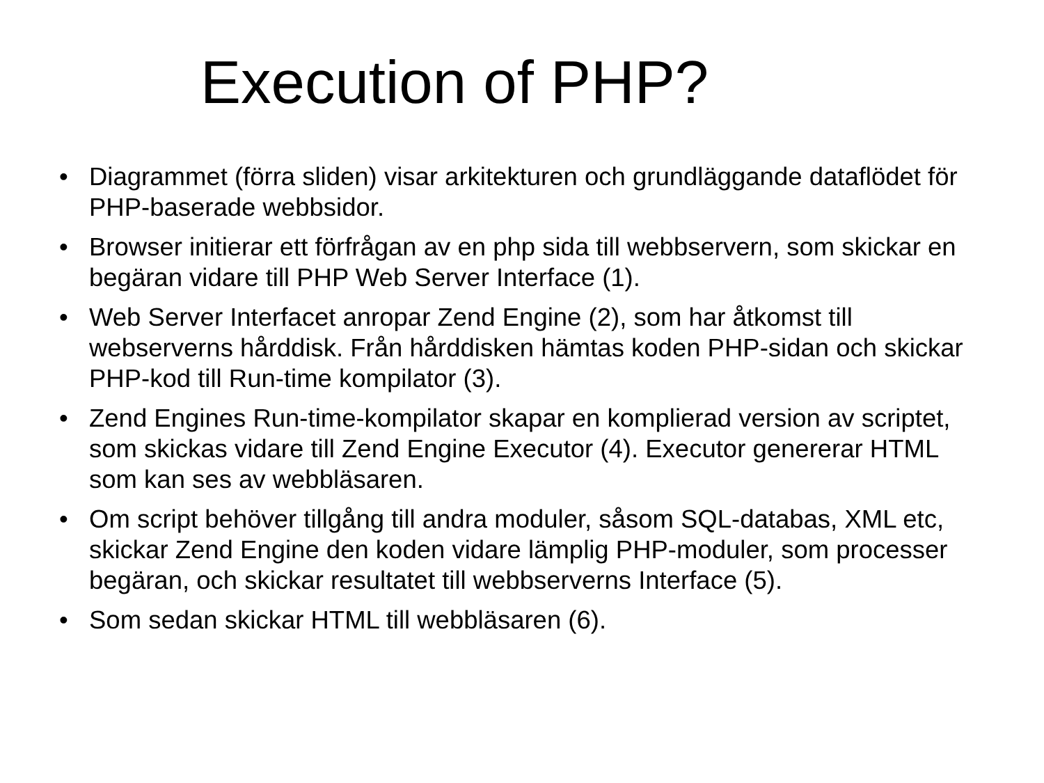Execution of PHP?
• Diagrammet (förra sliden) visar arkitekturen och grundläggande dataflödet för PHP-baserade webbsidor.
• Browser initierar ett förfrågan av en php sida till webbservern, som skickar en begäran vidare till PHP Web Server Interface (1).
• Web Server Interfacet anropar Zend Engine (2), som har åtkomst till webserverns hårddisk. Från hårddisken hämtas koden PHP-sidan och skickar PHP-kod till Run-time kompilator (3).
• Zend Engines Run-time-kompilator skapar en komplierad version av scriptet, som skickas vidare till Zend Engine Executor (4). Executor genererar HTML som kan ses av webbläsaren.
• Om script behöver tillgång till andra moduler, såsom SQL-databas, XML etc, skickar Zend Engine den koden vidare lämplig PHP-moduler, som processer begäran, och skickar resultatet till webbserverns Interface (5).
• Som sedan skickar HTML till webbläsaren (6).